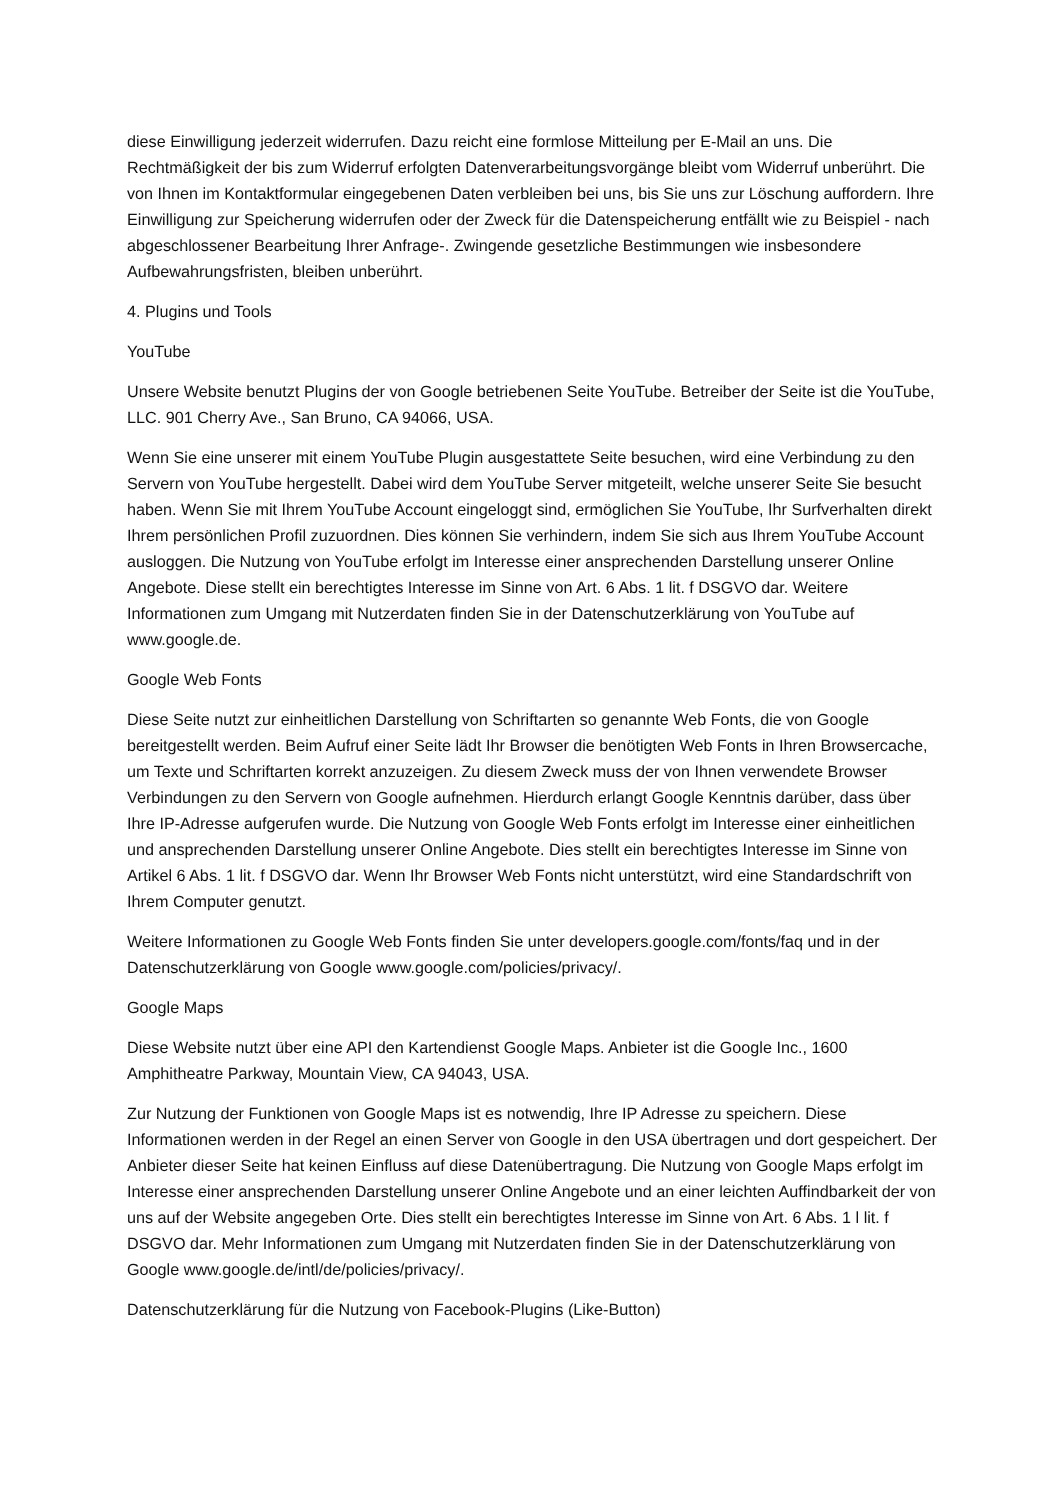diese Einwilligung jederzeit widerrufen. Dazu reicht eine formlose Mitteilung per E-Mail an uns. Die Rechtmäßigkeit der bis zum Widerruf erfolgten Datenverarbeitungsvorgänge bleibt vom Widerruf unberührt. Die von Ihnen im Kontaktformular eingegebenen Daten verbleiben bei uns, bis Sie uns zur Löschung auffordern. Ihre Einwilligung zur Speicherung widerrufen oder der Zweck für die Datenspeicherung entfällt wie zu Beispiel - nach abgeschlossener Bearbeitung Ihrer Anfrage-. Zwingende gesetzliche Bestimmungen wie insbesondere Aufbewahrungsfristen, bleiben unberührt.
4. Plugins und Tools
YouTube
Unsere Website benutzt Plugins der von Google betriebenen Seite YouTube. Betreiber der Seite ist die YouTube, LLC. 901 Cherry Ave., San Bruno, CA 94066, USA.
Wenn Sie eine unserer mit einem YouTube Plugin ausgestattete Seite besuchen, wird eine Verbindung zu den Servern von YouTube hergestellt. Dabei wird dem YouTube Server mitgeteilt, welche unserer Seite Sie besucht haben. Wenn Sie mit Ihrem YouTube Account eingeloggt sind, ermöglichen Sie YouTube, Ihr Surfverhalten direkt Ihrem persönlichen Profil zuzuordnen. Dies können Sie verhindern, indem Sie sich aus Ihrem YouTube Account ausloggen. Die Nutzung von YouTube erfolgt im Interesse einer ansprechenden Darstellung unserer Online Angebote. Diese stellt ein berechtigtes Interesse im Sinne von Art. 6 Abs. 1 lit. f DSGVO dar. Weitere Informationen zum Umgang mit Nutzerdaten finden Sie in der Datenschutzerklärung von YouTube auf www.google.de.
Google Web Fonts
Diese Seite nutzt zur einheitlichen Darstellung von Schriftarten so genannte Web Fonts, die von Google bereitgestellt werden. Beim Aufruf einer Seite lädt Ihr Browser die benötigten Web Fonts in Ihren Browsercache, um Texte und Schriftarten korrekt anzuzeigen. Zu diesem Zweck muss der von Ihnen verwendete Browser Verbindungen zu den Servern von Google aufnehmen. Hierdurch erlangt Google Kenntnis darüber, dass über Ihre IP-Adresse aufgerufen wurde. Die Nutzung von Google Web Fonts erfolgt im Interesse einer einheitlichen und ansprechenden Darstellung unserer Online Angebote. Dies stellt ein berechtigtes Interesse im Sinne von Artikel 6 Abs. 1 lit. f DSGVO dar. Wenn Ihr Browser Web Fonts nicht unterstützt, wird eine Standardschrift von Ihrem Computer genutzt.
Weitere Informationen zu Google Web Fonts finden Sie unter developers.google.com/fonts/faq und in der Datenschutzerklärung von Google www.google.com/policies/privacy/.
Google Maps
Diese Website nutzt über eine API den Kartendienst Google Maps. Anbieter ist die Google Inc., 1600 Amphitheatre Parkway, Mountain View, CA 94043, USA.
Zur Nutzung der Funktionen von Google Maps ist es notwendig, Ihre IP Adresse zu speichern. Diese Informationen werden in der Regel an einen Server von Google in den USA übertragen und dort gespeichert. Der Anbieter dieser Seite hat keinen Einfluss auf diese Datenübertragung. Die Nutzung von Google Maps erfolgt im Interesse einer ansprechenden Darstellung unserer Online Angebote und an einer leichten Auffindbarkeit der von uns auf der Website angegeben Orte. Dies stellt ein berechtigtes Interesse im Sinne von Art. 6 Abs. 1 l lit. f DSGVO dar. Mehr Informationen zum Umgang mit Nutzerdaten finden Sie in der Datenschutzerklärung von Google www.google.de/intl/de/policies/privacy/.
Datenschutzerklärung für die Nutzung von Facebook-Plugins (Like-Button)